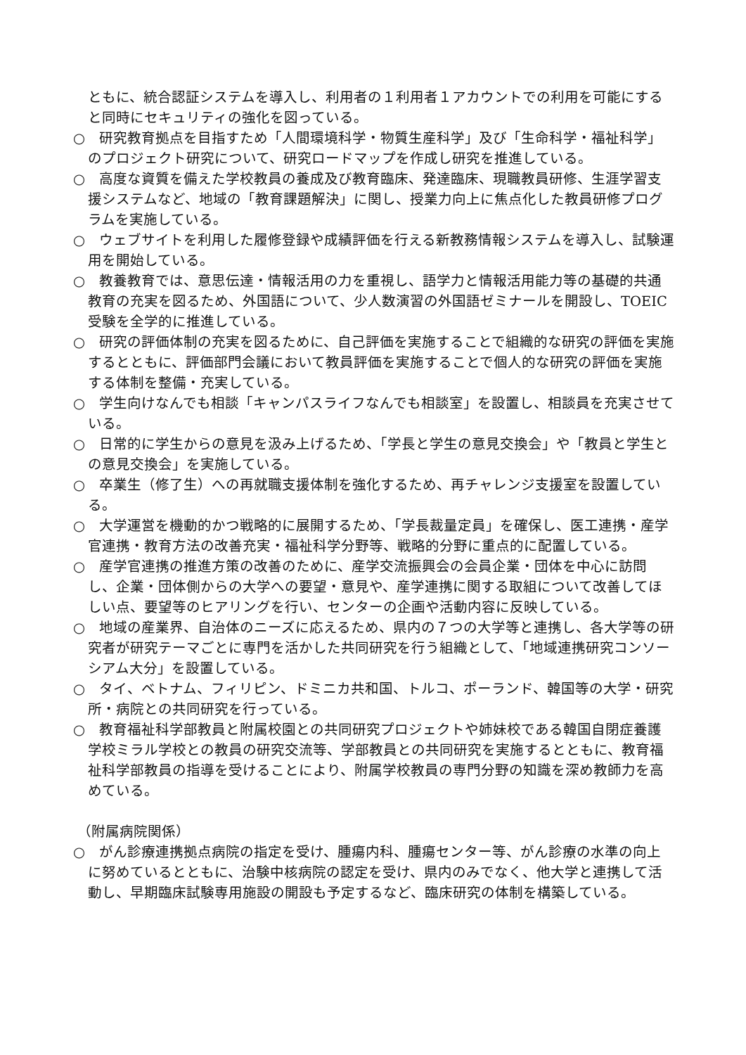ともに、統合認証システムを導入し、利用者の１利用者１アカウントでの利用を可能にすると同時にセキュリティの強化を図っている。
○　研究教育拠点を目指すため「人間環境科学・物質生産科学」及び「生命科学・福祉科学」のプロジェクト研究について、研究ロードマップを作成し研究を推進している。
○　高度な資質を備えた学校教員の養成及び教育臨床、発達臨床、現職教員研修、生涯学習支援システムなど、地域の「教育課題解決」に関し、授業力向上に焦点化した教員研修プログラムを実施している。
○　ウェブサイトを利用した履修登録や成績評価を行える新教務情報システムを導入し、試験運用を開始している。
○　教養教育では、意思伝達・情報活用の力を重視し、語学力と情報活用能力等の基礎的共通教育の充実を図るため、外国語について、少人数演習の外国語ゼミナールを開設し、TOEIC 受験を全学的に推進している。
○　研究の評価体制の充実を図るために、自己評価を実施することで組織的な研究の評価を実施するとともに、評価部門会議において教員評価を実施することで個人的な研究の評価を実施する体制を整備・充実している。
○　学生向けなんでも相談「キャンパスライフなんでも相談室」を設置し、相談員を充実させている。
○　日常的に学生からの意見を汲み上げるため、「学長と学生の意見交換会」や「教員と学生との意見交換会」を実施している。
○　卒業生（修了生）への再就職支援体制を強化するため、再チャレンジ支援室を設置している。
○　大学運営を機動的かつ戦略的に展開するため、「学長裁量定員」を確保し、医工連携・産学官連携・教育方法の改善充実・福祉科学分野等、戦略的分野に重点的に配置している。
○　産学官連携の推進方策の改善のために、産学交流振興会の会員企業・団体を中心に訪問し、企業・団体側からの大学への要望・意見や、産学連携に関する取組について改善してほしい点、要望等のヒアリングを行い、センターの企画や活動内容に反映している。
○　地域の産業界、自治体のニーズに応えるため、県内の７つの大学等と連携し、各大学等の研究者が研究テーマごとに専門を活かした共同研究を行う組織として、「地域連携研究コンソーシアム大分」を設置している。
○　タイ、ベトナム、フィリピン、ドミニカ共和国、トルコ、ポーランド、韓国等の大学・研究所・病院との共同研究を行っている。
○　教育福祉科学部教員と附属校園との共同研究プロジェクトや姉妹校である韓国自閉症養護学校ミラル学校との教員の研究交流等、学部教員との共同研究を実施するとともに、教育福祉科学部教員の指導を受けることにより、附属学校教員の専門分野の知識を深め教師力を高めている。
（附属病院関係）
○　がん診療連携拠点病院の指定を受け、腫瘍内科、腫瘍センター等、がん診療の水準の向上に努めているとともに、治験中核病院の認定を受け、県内のみでなく、他大学と連携して活動し、早期臨床試験専用施設の開設も予定するなど、臨床研究の体制を構築している。